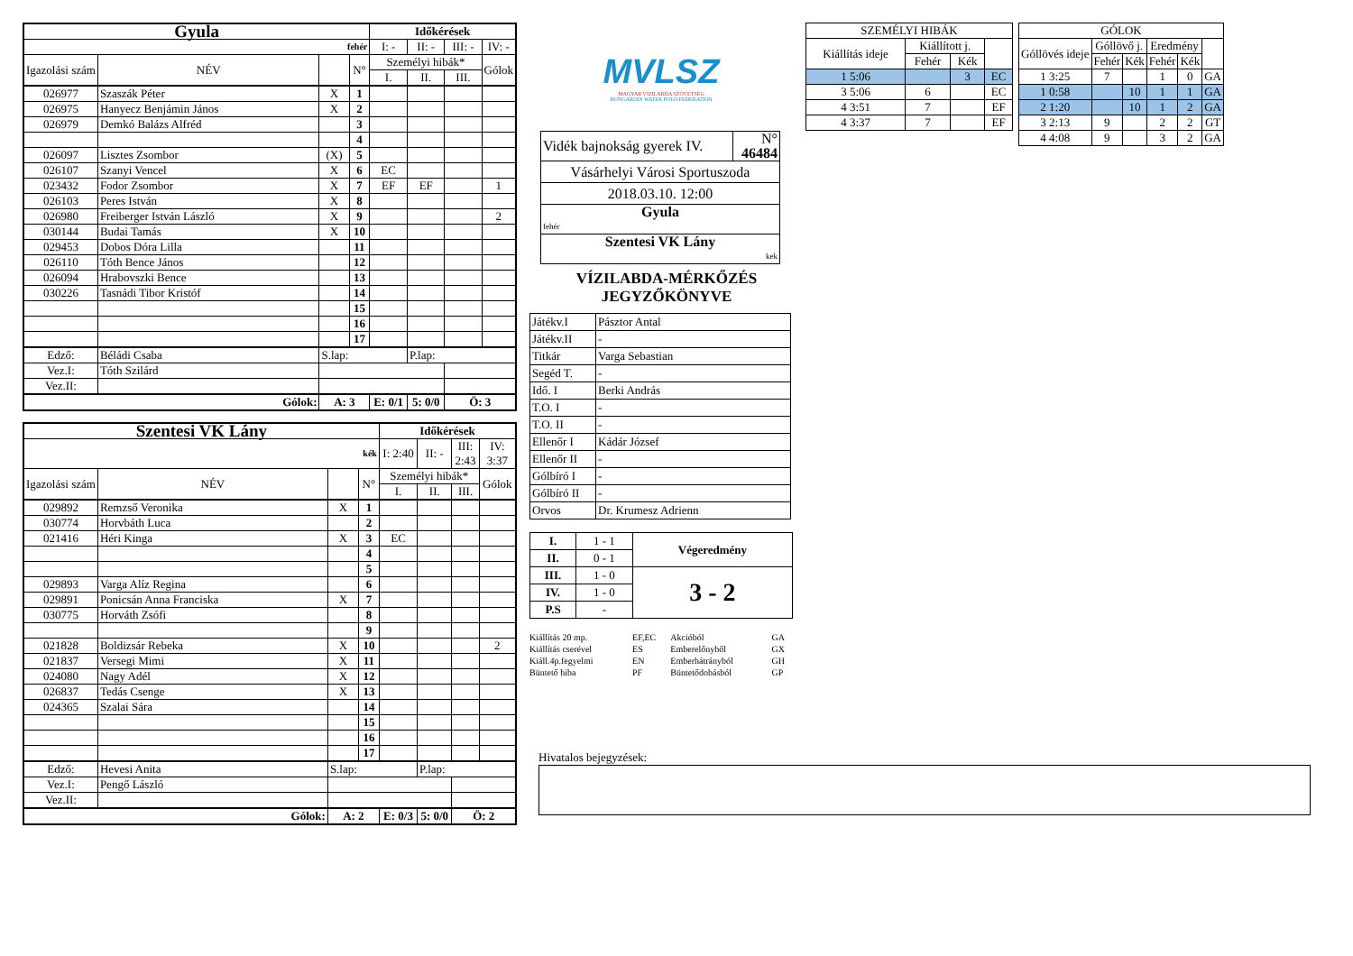| Gyula | | | | Időkérések | | | |
| fehér | | | | I: - | II: - | III: - | IV: - |
| Igazolási szám | NÉV | | N° | Személyi hibák* | | | Gólok |
| | | | | I. | II. | III. | |
| 026977 | Szaszák Péter | X | 1 | | | | |
| 026975 | Hanyecz Benjámin János | X | 2 | | | | |
| 026979 | Demkó Balázs Alfréd | | 3 | | | | |
| | | | 4 | | | | |
| 026097 | Lisztes Zsombor | (X) | 5 | | | | |
| 026107 | Szanyi Vencel | X | 6 | EC | | | |
| 023432 | Fodor Zsombor | X | 7 | EF | EF | | 1 |
| 026103 | Peres István | X | 8 | | | | |
| 026980 | Freiberger István László | X | 9 | | | | 2 |
| 030144 | Budai Tamás | X | 10 | | | | |
| 029453 | Dobos Dóra Lilla | | 11 | | | | |
| 026110 | Tóth Bence János | | 12 | | | | |
| 026094 | Hrabovszki Bence | | 13 | | | | |
| 030226 | Tasnádi Tibor Kristóf | | 14 | | | | |
| | | | 15 | | | | |
| | | | 16 | | | | |
| | | | 17 | | | | |
| Edző: | Béládi Csaba | S.lap: | | | P.lap: | | |
| Vez.I: | Tóth Szilárd | | | | | | |
| Vez.II: | | | | | | | |
| Gólok: | | A: 3 | | E: 0/1 | 5: 0/0 | Ö: 3 | |
| Szentesi VK Lány | | | | Időkérések | | | |
| kék | | | | I: 2:40 | II: - | III: 2:43 | IV: 3:37 |
| Igazolási szám | NÉV | | N° | Személyi hibák* | | | Gólok |
| | | | | I. | II. | III. | |
| 029892 | Remzső Veronika | X | 1 | | | | |
| 030774 | Horvbáth Luca | | 2 | | | | |
| 021416 | Héri Kinga | X | 3 | EC | | | |
| | | | 4 | | | | |
| | | | 5 | | | | |
| 029893 | Varga Alíz Regina | | 6 | | | | |
| 029891 | Ponicsán Anna Franciska | X | 7 | | | | |
| 030775 | Horváth Zsófi | | 8 | | | | |
| | | | 9 | | | | |
| 021828 | Boldizsár Rebeka | X | 10 | | | | 2 |
| 021837 | Versegi Mimi | X | 11 | | | | |
| 024080 | Nagy Adél | X | 12 | | | | |
| 026837 | Tedás Csenge | X | 13 | | | | |
| 024365 | Szalai Sára | | 14 | | | | |
| | | | 15 | | | | |
| | | | 16 | | | | |
| | | | 17 | | | | |
| Edző: | Hevesi Anita | S.lap: | | | P.lap: | | |
| Vez.I: | Pengő László | | | | | | |
| Vez.II: | | | | | | | |
| Gólok: | | A: 2 | | E: 0/3 | 5: 0/0 | Ö: 2 | |
MVLSZ
MAGYAR VÍZILABDA SZÖVETSÉG
HUNGARIAN WATER POLO FEDERATION
| Vidék bajnokság gyerek IV. | N° 46484 |
| Vásárhelyi Városi Sportuszoda | |
| 2018.03.10. 12:00 | |
| Gyula fehér | |
| Szentesi VK Lány kek | |
VÍZILABDA-MÉRKŐZÉS
JEGYZŐKÖNYVE
| Játékv.I | Pásztor Antal |
| Játékv.II | - |
| Titkár | Varga Sebastian |
| Segéd T. | - |
| Idő. I | Berki András |
| T.O. I | - |
| T.O. II | - |
| Ellenőr I | Kádár József |
| Ellenőr II | - |
| Gólbíró I | - |
| Gólbíró II | - |
| Orvos | Dr. Krumesz Adrienn |
| I. | 1 - 1 | Végeredmény |
| II. | 0 - 1 | |
| III. | 1 - 0 | 3 - 2 |
| IV. | 1 - 0 | |
| P.S | - | |
| Kiállítás 20 mp. | EF,EC | Akcióból | GA |
| Kiállítás cserével | ES | Emberelőnyből | GX |
| Kiáll.4p.fegyelmi | EN | Emberhátrányból | GH |
| Büntető hiba | PF | Büntetődobásból | GP |
| SZEMÉLYI HIBÁK | | | |
| Kiállítás ideje | Kiállított j. | | |
| | Fehér | Kék | |
| 1 5:06 | | 3 | EC |
| 3 5:06 | 6 | | EC |
| 4 3:51 | 7 | | EF |
| 4 3:37 | 7 | | EF |
| GÓLOK | | | | | |
| Góllövés ideje | Góllövő j. | | Eredmény | | |
| | Fehér | Kék | Fehér | Kék | |
| 1 3:25 | 7 | | 1 | 0 | GA |
| 1 0:58 | | 10 | 1 | 1 | GA |
| 2 1:20 | | 10 | 1 | 2 | GA |
| 3 2:13 | 9 | | 2 | 2 | GT |
| 4 4:08 | 9 | | 3 | 2 | GA |
Hivatalos bejegyzések: